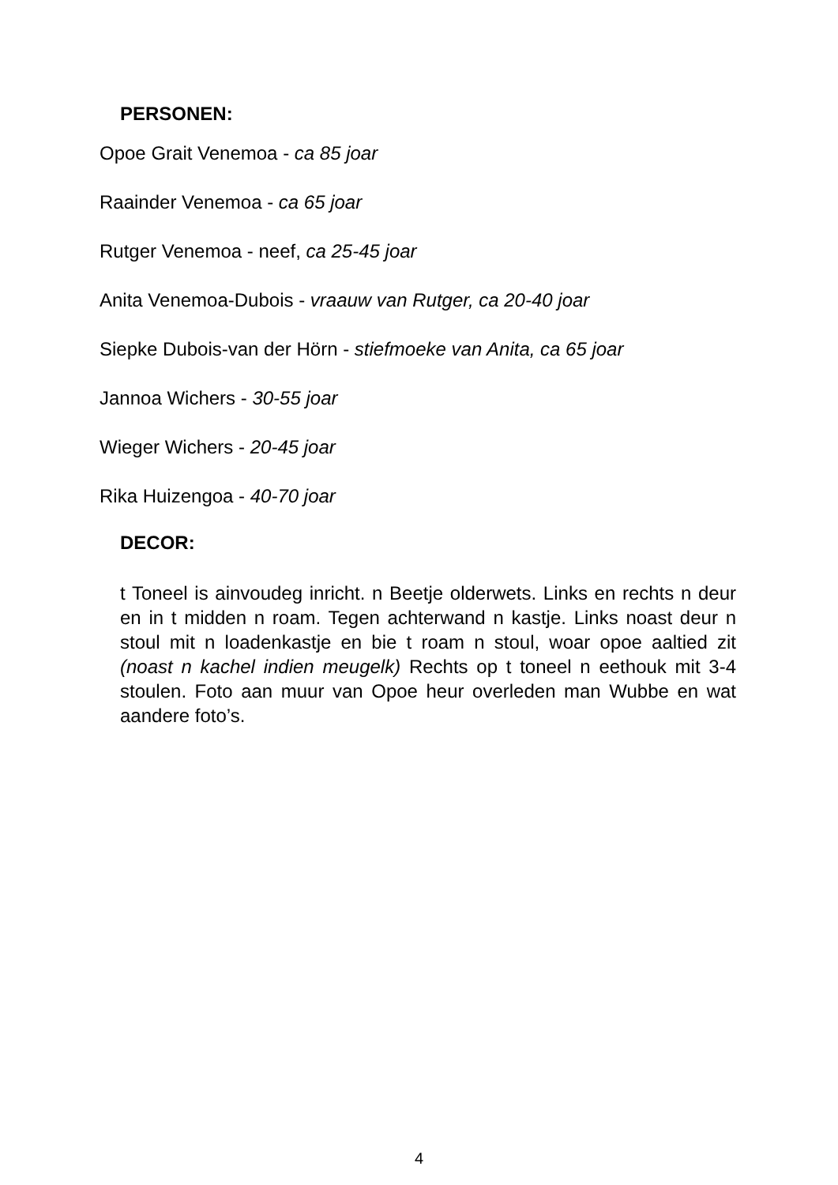PERSONEN:
Opoe Grait Venemoa - ca 85 joar
Raainder Venemoa - ca 65 joar
Rutger Venemoa - neef, ca 25-45 joar
Anita Venemoa-Dubois - vraauw van Rutger, ca 20-40 joar
Siepke Dubois-van der Hörn - stiefmoeke van Anita, ca 65 joar
Jannoa Wichers - 30-55 joar
Wieger Wichers - 20-45 joar
Rika Huizengoa - 40-70 joar
DECOR:
t Toneel is ainvoudeg inricht. n Beetje olderwets. Links en rechts n deur en in t midden n roam. Tegen achterwand n kastje. Links noast deur n stoul mit n loadenkastje en bie t roam n stoul, woar opoe aaltied zit (noast n kachel indien meugelk) Rechts op t toneel n eethouk mit 3-4 stoulen. Foto aan muur van Opoe heur overleden man Wubbe en wat aandere foto’s.
4